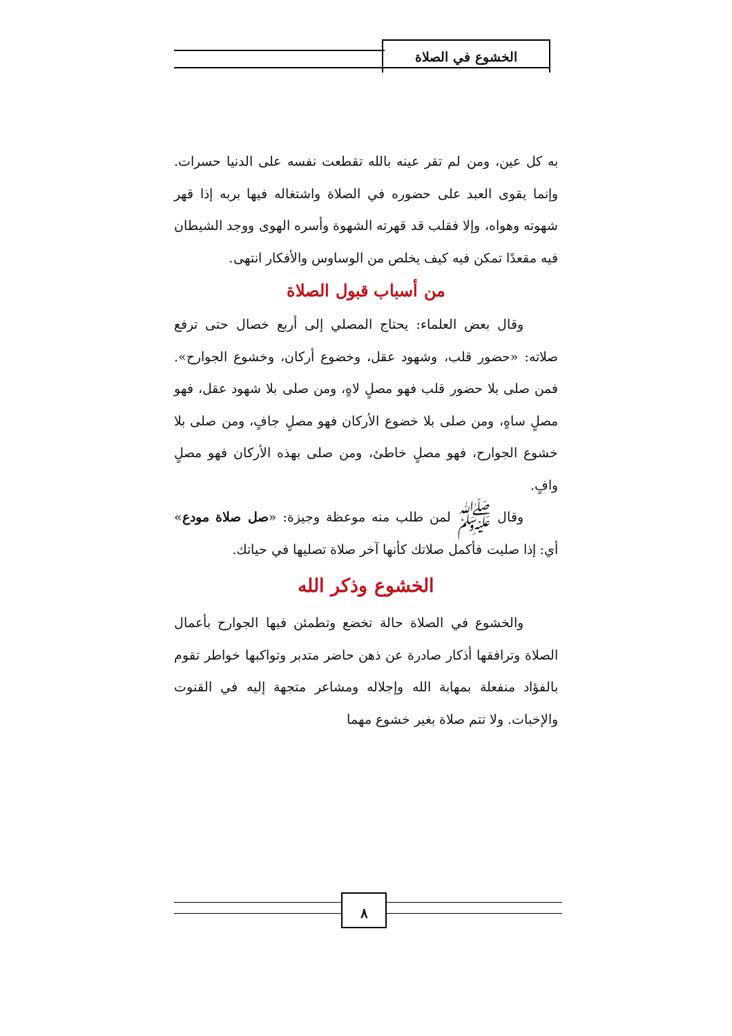الخشوع في الصلاة
به كل عين، ومن لم تقر عينه بالله تقطعت نفسه على الدنيا حسرات. وإنما يقوى العبد على حضوره في الصلاة واشتغاله فيها بربه إذا قهر شهوته وهواه، وإلا فقلب قد قهرته الشهوة وأسره الهوى ووجد الشيطان فيه مقعدًا تمكن فيه كيف يخلص من الوساوس والأفكار انتهى.
من أسباب قبول الصلاة
وقال بعض العلماء: يحتاج المصلي إلى أربع خصال حتى ترفع صلاته: «حضور قلب، وشهود عقل، وخضوع أركان، وخشوع الجوارح». فمن صلى بلا حضور قلب فهو مصلٍ لاهٍ، ومن صلى بلا شهود عقل، فهو مصلٍ ساهٍ، ومن صلى بلا خضوع الأركان فهو مصلٍ جافٍ، ومن صلى بلا خشوع الجوارح، فهو مصلٍ خاطئ، ومن صلى بهذه الأركان فهو مصلٍ وافٍ.
وقال ﷺ لمن طلب منه موعظة وجيزة: «صل صلاة مودع» أي: إذا صليت فأكمل صلاتك كأنها آخر صلاة تصليها في حياتك.
الخشوع وذكر الله
والخشوع في الصلاة حالة تخضع وتطمئن فيها الجوارح بأعمال الصلاة وترافقها أذكار صادرة عن ذهن حاضر متدبر وتواكبها خواطر تقوم بالفؤاد منفعلة بمهابة الله وإجلاله ومشاعر متجهة إليه في القنوت والإخبات. ولا تتم صلاة بغير خشوع مهما
٨